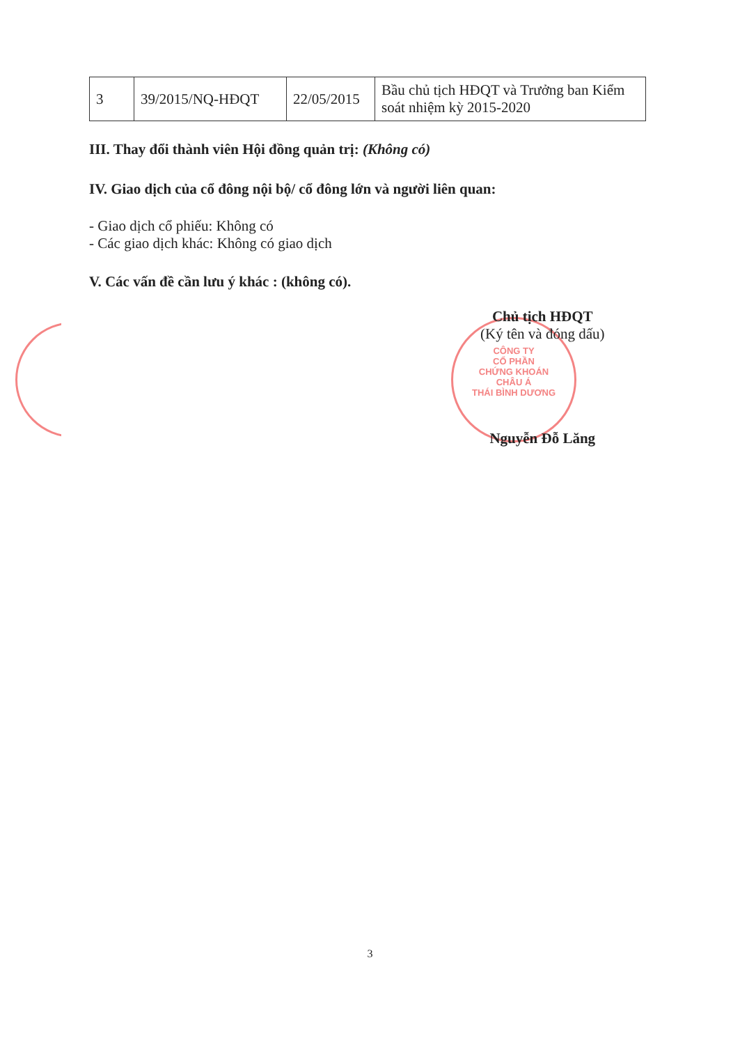CÔNG TY
CỔ PHẦN
CHỨNG KHOÁN
CHÂU Á
THÁI BÌNH DƯƠNG
| 3 | 39/2015/NQ-HĐQT | 22/05/2015 | Bầu chủ tịch HĐQT và Trưởng ban Kiểm soát nhiệm kỳ 2015-2020 |
III. Thay đổi thành viên Hội đồng quản trị: (Không có)
IV. Giao dịch của cổ đông nội bộ/ cổ đông lớn và người liên quan:
- Giao dịch cổ phiếu: Không có
- Các giao dịch khác: Không có giao dịch
V. Các vấn đề cần lưu ý khác : (không có).
Chủ tịch HĐQT
(Ký tên và đóng dấu)
Nguyễn Đỗ Lăng
3